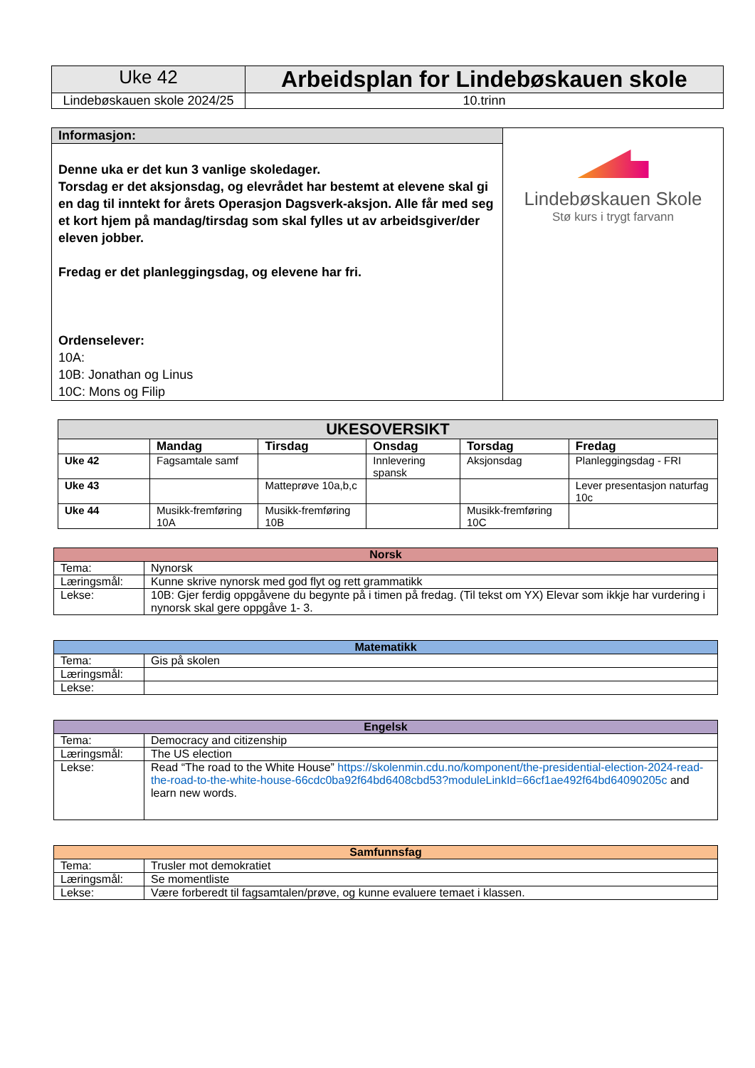| Uke 42 | Arbeidsplan for Lindebøskauen skole |
| Lindebøskauen skole 2024/25 | 10.trinn |
| Informasjon: | Lindebøskauen Skole Stø kurs i trygt farvann |
| Denne uka er det kun 3 vanlige skoledager. Torsdag er det aksjonsdag, og elevrådet har bestemt at elevene skal gi en dag til inntekt for årets Operasjon Dagsverk-aksjon. Alle får med seg et kort hjem på mandag/tirsdag som skal fylles ut av arbeidsgiver/der eleven jobber. Fredag er det planleggingsdag, og elevene har fri. Ordenselever: 10A: 10B: Jonathan og Linus 10C: Mons og Filip | |
| UKESOVERSIKT | | | | | |
| --- | --- | --- | --- | --- | --- |
| | Mandag | Tirsdag | Onsdag | Torsdag | Fredag |
| Uke 42 | Fagsamtale samf | | Innlevering spansk | Aksjonsdag | Planleggingsdag - FRI |
| Uke 43 | | Matteprøve 10a,b,c | | | Lever presentasjon naturfag 10c |
| Uke 44 | Musikk-fremføring 10A | Musikk-fremføring 10B | | Musikk-fremføring 10C | |
| Norsk | |
| --- | --- |
| Tema: | Nynorsk |
| Læringsmål: | Kunne skrive nynorsk med god flyt og rett grammatikk |
| Lekse: | 10B: Gjer ferdig oppgåvene du begynte på i timen på fredag. (Til tekst om YX) Elevar som ikkje har vurdering i nynorsk skal gere oppgåve 1- 3. |
| Matematikk | |
| --- | --- |
| Tema: | Gis på skolen |
| Læringsmål: | |
| Lekse: | |
| Engelsk | |
| --- | --- |
| Tema: | Democracy and citizenship |
| Læringsmål: | The US election |
| Lekse: | Read “The road to the White House” https://skolenmin.cdu.no/komponent/the-presidential-election-2024-read-the-road-to-the-white-house-66cdc0ba92f64bd6408cbd53?moduleLinkId=66cf1ae492f64bd64090205c and learn new words. |
| Samfunnsfag | |
| --- | --- |
| Tema: | Trusler mot demokratiet |
| Læringsmål: | Se momentliste |
| Lekse: | Være forberedt til fagsamtalen/prøve, og kunne evaluere temaet i klassen. |